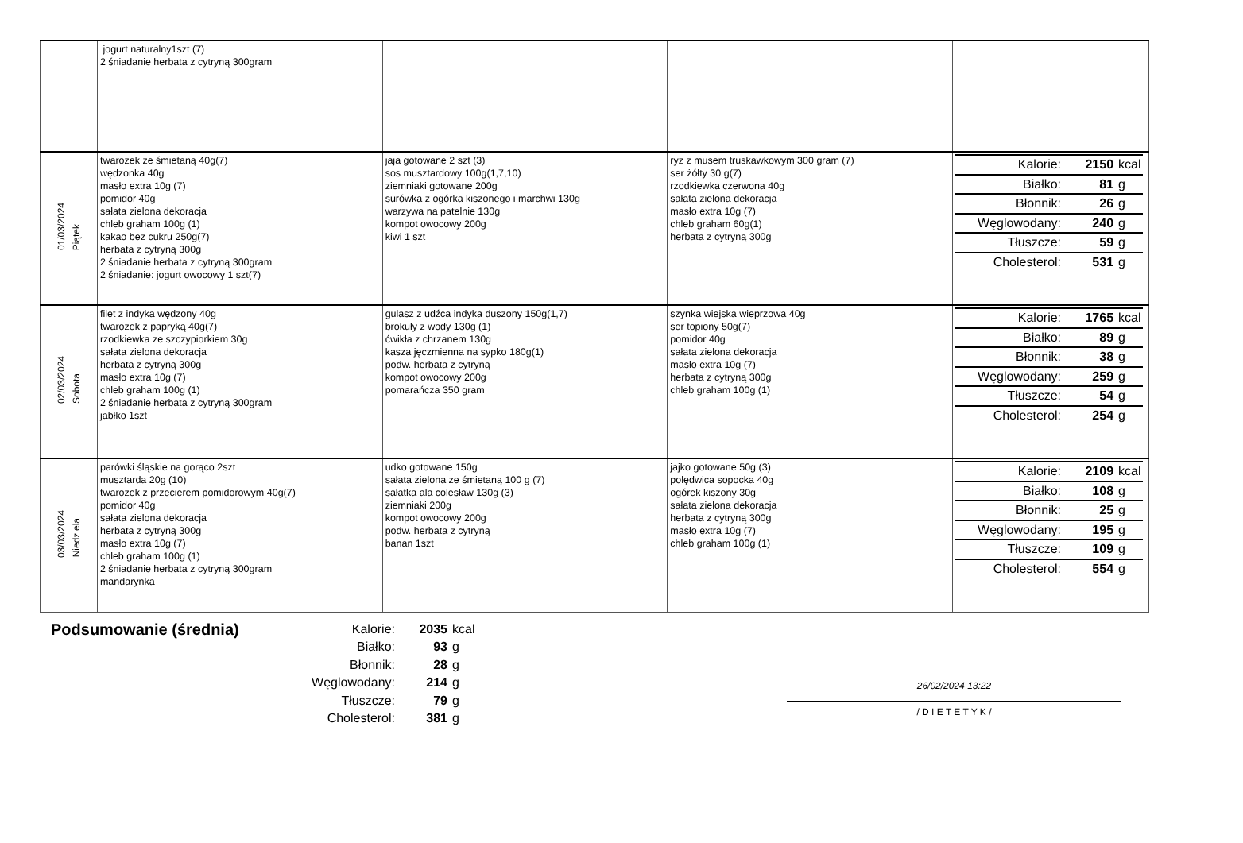| | jogurt naturalny1szt (7) 2 śniadanie herbata z cytryną 300gram | | | |
| 01/03/2024 Piątek | twarożek ze śmietaną 40g(7) wędzonka 40g masło extra 10g (7) pomidor 40g sałata zielona dekoracja chleb graham 100g (1) kakao bez cukru 250g(7) herbata z cytryną 300g 2 śniadanie herbata z cytryną 300gram 2 śniadanie: jogurt owocowy 1 szt(7) | jaja gotowane 2 szt (3) sos musztardowy 100g(1,7,10) ziemniaki gotowane 200g surówka z ogórka kiszonego i marchwi 130g warzywa na patelnie 130g kompot owocowy 200g kiwi 1 szt | ryż z musem truskawkowym 300 gram (7) ser żółty 30 g(7) rzodkiewka czerwona 40g sałata zielona dekoracja masło extra 10g (7) chleb graham 60g(1) herbata z cytryną 300g | / Kalorie: / 2150 / kcal / / Białko: / 81 / g / / Błonnik: / 26 / g / / Węglowodany: / 240 / g / / Tłuszcze: / 59 / g / / Cholesterol: / 531 / g / |
| 02/03/2024 Sobota | filet z indyka wędzony 40g twarożek z papryką 40g(7) rzodkiewka ze szczypiorkiem 30g sałata zielona dekoracja herbata z cytryną 300g masło extra 10g (7) chleb graham 100g (1) 2 śniadanie herbata z cytryną 300gram jabłko 1szt | gulasz z udźca indyka duszony 150g(1,7) brokuły z wody 130g (1) ćwikła z chrzanem 130g kasza jęczmienna na sypko 180g(1) podw. herbata z cytryną kompot owocowy 200g pomarańcza 350 gram | szynka wiejska wieprzowa 40g ser topiony 50g(7) pomidor 40g sałata zielona dekoracja masło extra 10g (7) herbata z cytryną 300g chleb graham 100g (1) | / Kalorie: / 1765 / kcal / / Białko: / 89 / g / / Błonnik: / 38 / g / / Węglowodany: / 259 / g / / Tłuszcze: / 54 / g / / Cholesterol: / 254 / g / |
| 03/03/2024 Niedziela | parówki śląskie na gorąco 2szt musztarda 20g (10) twarożek z przecierem pomidorowym 40g(7) pomidor 40g sałata zielona dekoracja herbata z cytryną 300g masło extra 10g (7) chleb graham 100g (1) 2 śniadanie herbata z cytryną 300gram mandarynka | udko gotowane 150g sałata zielona ze śmietaną 100 g (7) sałatka ala colesław 130g (3) ziemniaki 200g kompot owocowy 200g podw. herbata z cytryną banan 1szt | jajko gotowane 50g (3) polędwica sopocka 40g ogórek kiszony 30g sałata zielona dekoracja herbata z cytryną 300g masło extra 10g (7) chleb graham 100g (1) | / Kalorie: / 2109 / kcal / / Białko: / 108 / g / / Błonnik: / 25 / g / / Węglowodany: / 195 / g / / Tłuszcze: / 109 / g / / Cholesterol: / 554 / g / |
Podsumowanie (średnia)
| Kalorie: | 2035 | kcal |
| Białko: | 93 | g |
| Błonnik: | 28 | g |
| Węglowodany: | 214 | g |
| Tłuszcze: | 79 | g |
| Cholesterol: | 381 | g |
26/02/2024 13:22
/ D I E T E T Y K /